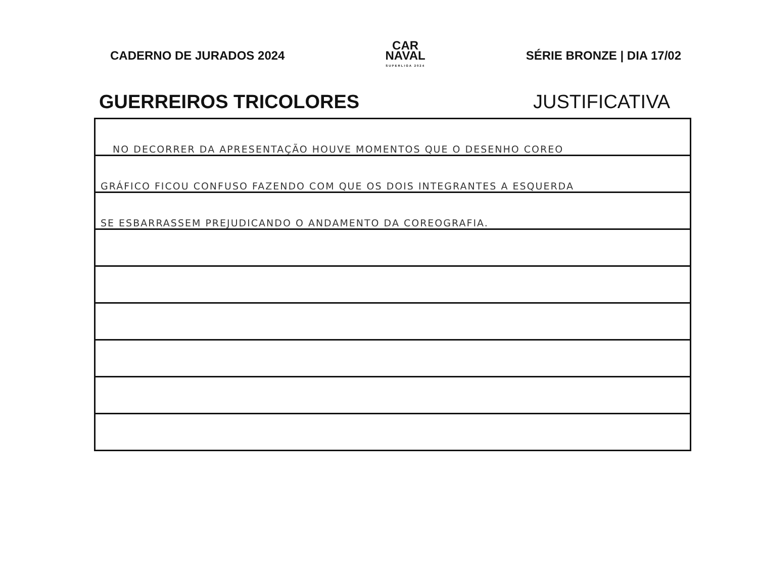CADERNO DE JURADOS 2024
CAR
NAVAL
SUPERLIGA 2024
SÉRIE BRONZE | DIA 17/02
GUERREIROS TRICOLORES JUSTIFICATIVA
NO DECORRER DA APRESENTAÇÃO HOUVE MOMENTOS QUE O DESENHO COREO
GRÁFICO FICOU CONFUSO FAZENDO COM QUE OS DOIS INTEGRANTES A ESQUERDA
SE ESBARRASSEM PREJUDICANDO O ANDAMENTO DA COREOGRAFIA.